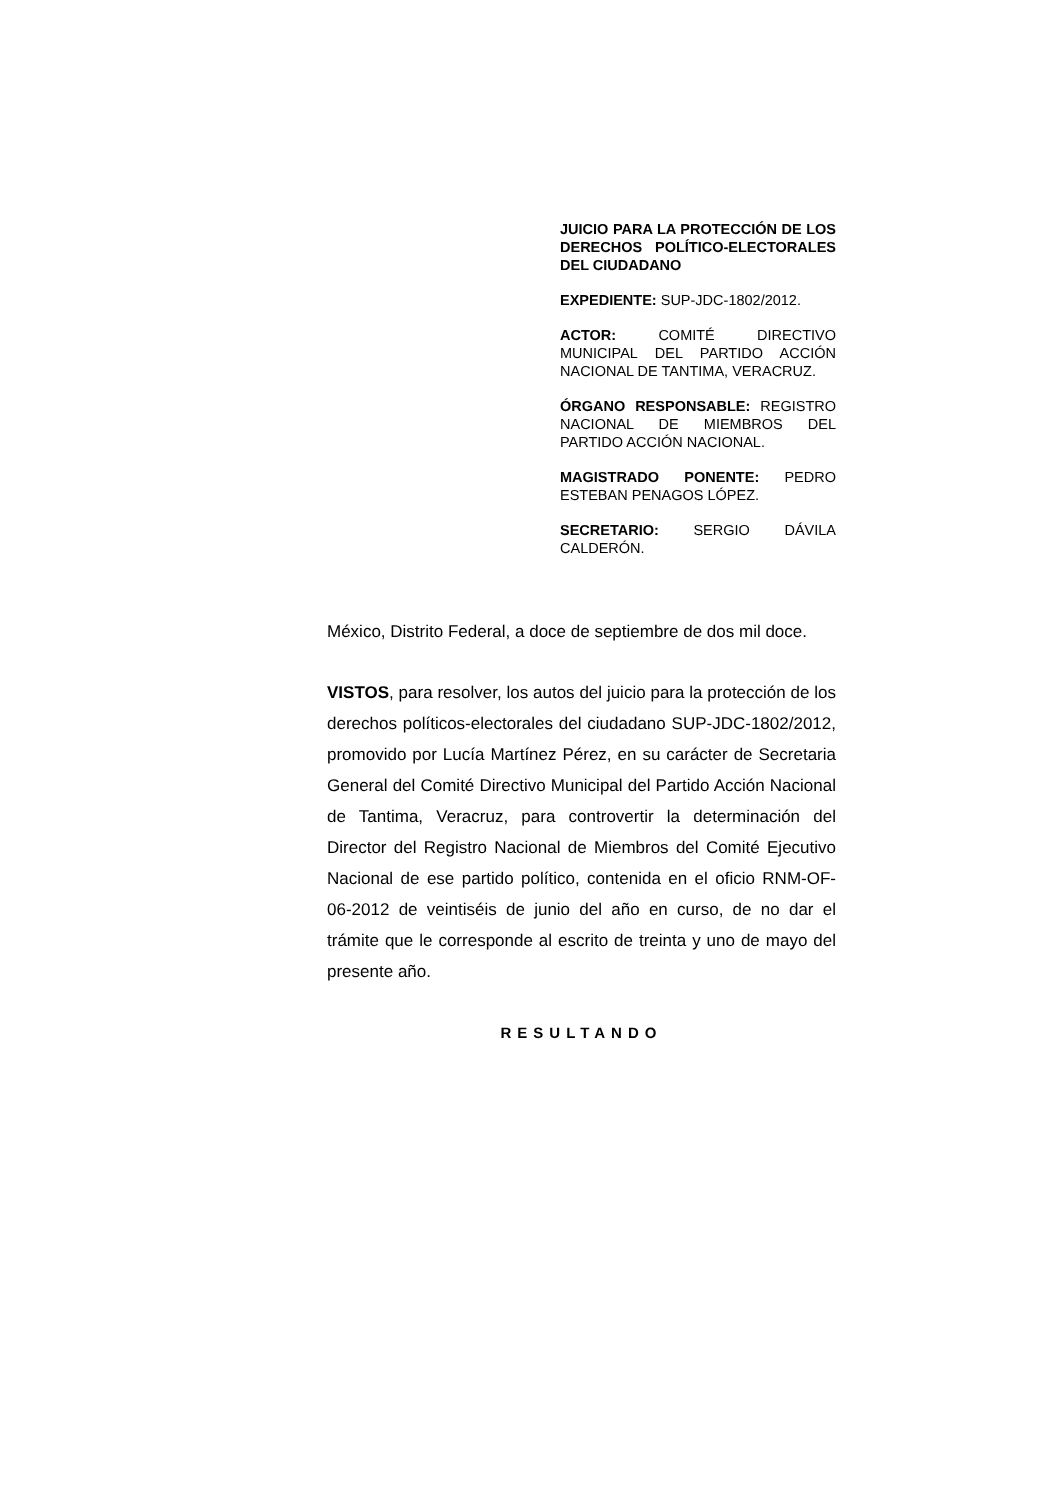JUICIO PARA LA PROTECCIÓN DE LOS DERECHOS POLÍTICO-ELECTORALES DEL CIUDADANO
EXPEDIENTE: SUP-JDC-1802/2012.
ACTOR: COMITÉ DIRECTIVO MUNICIPAL DEL PARTIDO ACCIÓN NACIONAL DE TANTIMA, VERACRUZ.
ÓRGANO RESPONSABLE: REGISTRO NACIONAL DE MIEMBROS DEL PARTIDO ACCIÓN NACIONAL.
MAGISTRADO PONENTE: PEDRO ESTEBAN PENAGOS LÓPEZ.
SECRETARIO: SERGIO DÁVILA CALDERÓN.
México, Distrito Federal, a doce de septiembre de dos mil doce.
VISTOS, para resolver, los autos del juicio para la protección de los derechos políticos-electorales del ciudadano SUP-JDC-1802/2012, promovido por Lucía Martínez Pérez, en su carácter de Secretaria General del Comité Directivo Municipal del Partido Acción Nacional de Tantima, Veracruz, para controvertir la determinación del Director del Registro Nacional de Miembros del Comité Ejecutivo Nacional de ese partido político, contenida en el oficio RNM-OF-06-2012 de veintiséis de junio del año en curso, de no dar el trámite que le corresponde al escrito de treinta y uno de mayo del presente año.
RESULTANDO